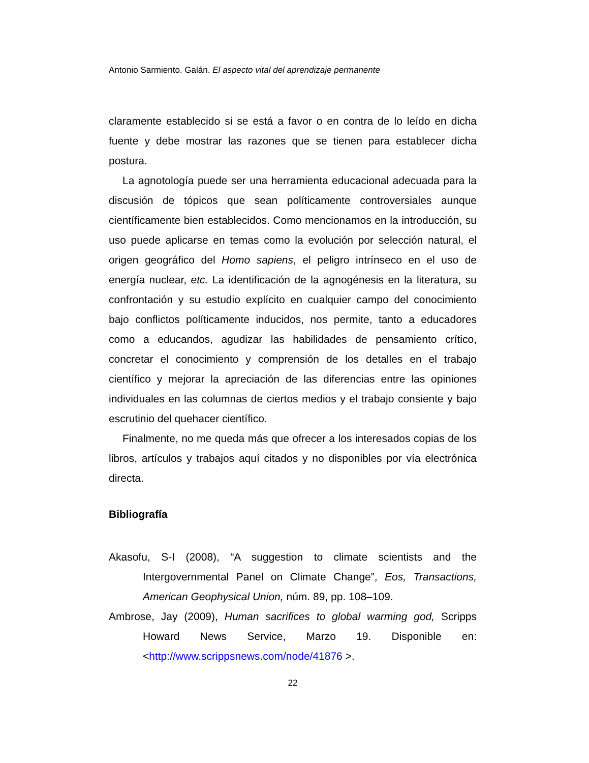Antonio Sarmiento. Galán. El aspecto vital del aprendizaje permanente
claramente establecido si se está a favor o en contra de lo leído en dicha fuente y debe mostrar las razones que se tienen para establecer dicha postura.
La agnotología puede ser una herramienta educacional adecuada para la discusión de tópicos que sean políticamente controversiales aunque científicamente bien establecidos. Como mencionamos en la introducción, su uso puede aplicarse en temas como la evolución por selección natural, el origen geográfico del Homo sapiens, el peligro intrínseco en el uso de energía nuclear, etc. La identificación de la agnogénesis en la literatura, su confrontación y su estudio explícito en cualquier campo del conocimiento bajo conflictos políticamente inducidos, nos permite, tanto a educadores como a educandos, agudizar las habilidades de pensamiento crítico, concretar el conocimiento y comprensión de los detalles en el trabajo científico y mejorar la apreciación de las diferencias entre las opiniones individuales en las columnas de ciertos medios y el trabajo consiente y bajo escrutinio del quehacer científico.
Finalmente, no me queda más que ofrecer a los interesados copias de los libros, artículos y trabajos aquí citados y no disponibles por vía electrónica directa.
Bibliografía
Akasofu, S-I (2008), “A suggestion to climate scientists and the Intergovernmental Panel on Climate Change”, Eos, Transactions, American Geophysical Union, núm. 89, pp. 108–109.
Ambrose, Jay (2009), Human sacrifices to global warming god, Scripps Howard News Service, Marzo 19. Disponible en: <http://www.scrippsnews.com/node/41876 >.
22